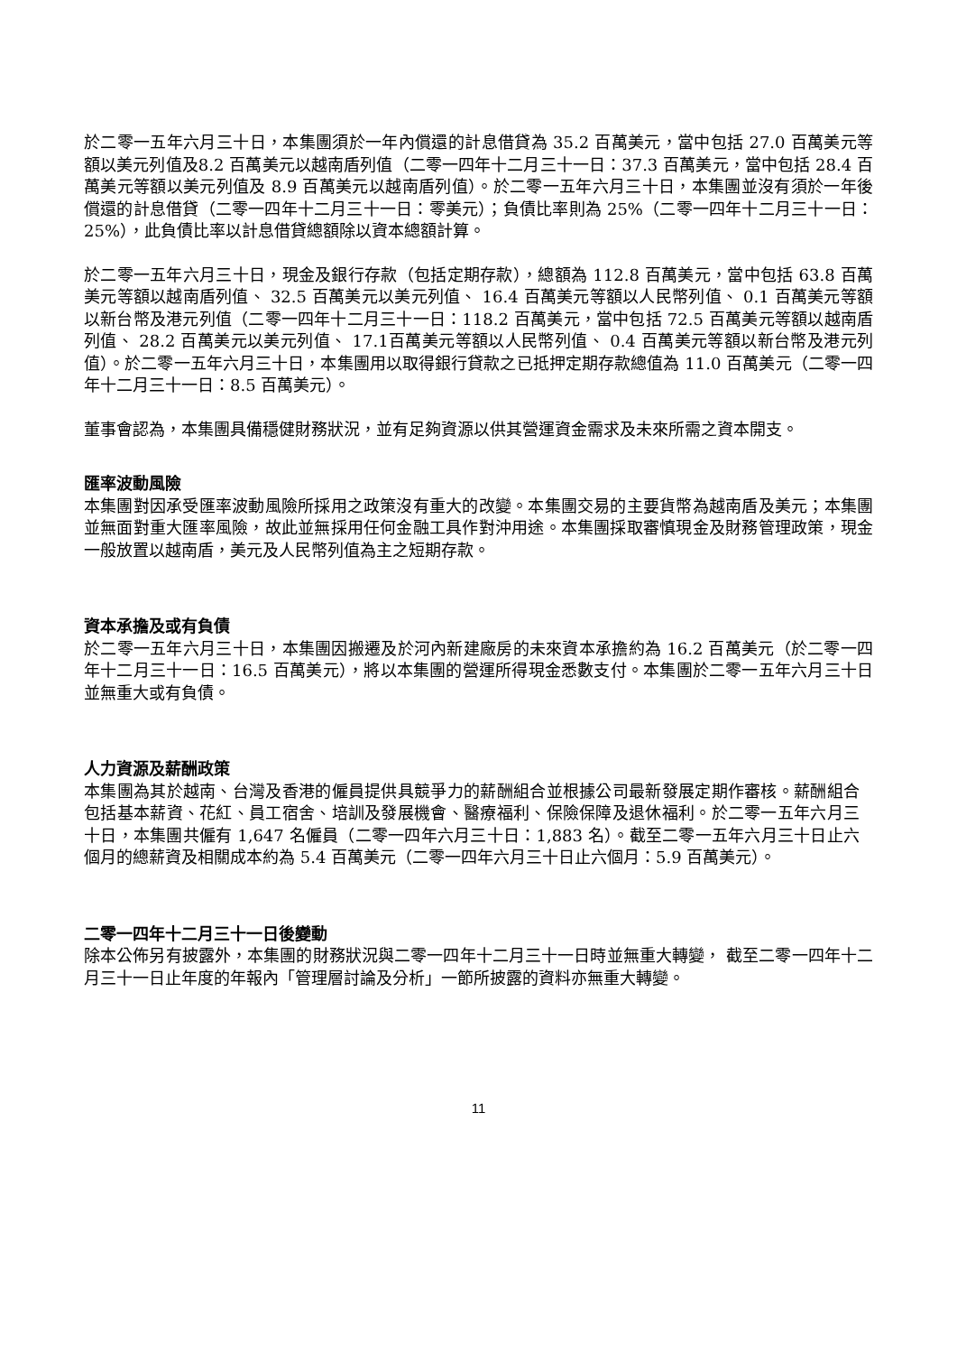於二零一五年六月三十日，本集團須於一年內償還的計息借貸為 35.2 百萬美元，當中包括 27.0 百萬美元等額以美元列值及8.2 百萬美元以越南盾列值（二零一四年十二月三十一日：37.3 百萬美元，當中包括 28.4 百萬美元等額以美元列值及 8.9 百萬美元以越南盾列值）。於二零一五年六月三十日，本集團並沒有須於一年後償還的計息借貸（二零一四年十二月三十一日：零美元）；負債比率則為 25%（二零一四年十二月三十一日：25%），此負債比率以計息借貸總額除以資本總額計算。
於二零一五年六月三十日，現金及銀行存款（包括定期存款），總額為 112.8 百萬美元，當中包括 63.8 百萬美元等額以越南盾列值、 32.5 百萬美元以美元列值、 16.4 百萬美元等額以人民幣列值、 0.1 百萬美元等額以新台幣及港元列值（二零一四年十二月三十一日：118.2 百萬美元，當中包括 72.5 百萬美元等額以越南盾列值、 28.2 百萬美元以美元列值、 17.1百萬美元等額以人民幣列值、 0.4 百萬美元等額以新台幣及港元列值）。於二零一五年六月三十日，本集團用以取得銀行貸款之已抵押定期存款總值為 11.0 百萬美元（二零一四年十二月三十一日：8.5 百萬美元）。
董事會認為，本集團具備穩健財務狀況，並有足夠資源以供其營運資金需求及未來所需之資本開支。
匯率波動風險
本集團對因承受匯率波動風險所採用之政策沒有重大的改變。本集團交易的主要貨幣為越南盾及美元；本集團並無面對重大匯率風險，故此並無採用任何金融工具作對沖用途。本集團採取審慎現金及財務管理政策，現金一般放置以越南盾，美元及人民幣列值為主之短期存款。
資本承擔及或有負債
於二零一五年六月三十日，本集團因搬遷及於河內新建廠房的未來資本承擔約為 16.2 百萬美元（於二零一四年十二月三十一日：16.5 百萬美元），將以本集團的營運所得現金悉數支付。本集團於二零一五年六月三十日並無重大或有負債。
人力資源及薪酬政策
本集團為其於越南、台灣及香港的僱員提供具競爭力的薪酬組合並根據公司最新發展定期作審核。薪酬組合包括基本薪資、花紅、員工宿舍、培訓及發展機會、醫療福利、保險保障及退休福利。於二零一五年六月三十日，本集團共僱有 1,647 名僱員（二零一四年六月三十日：1,883 名）。截至二零一五年六月三十日止六個月的總薪資及相關成本約為 5.4 百萬美元（二零一四年六月三十日止六個月：5.9 百萬美元）。
二零一四年十二月三十一日後變動
除本公佈另有披露外，本集團的財務狀況與二零一四年十二月三十一日時並無重大轉變， 截至二零一四年十二月三十一日止年度的年報內「管理層討論及分析」一節所披露的資料亦無重大轉變。
11